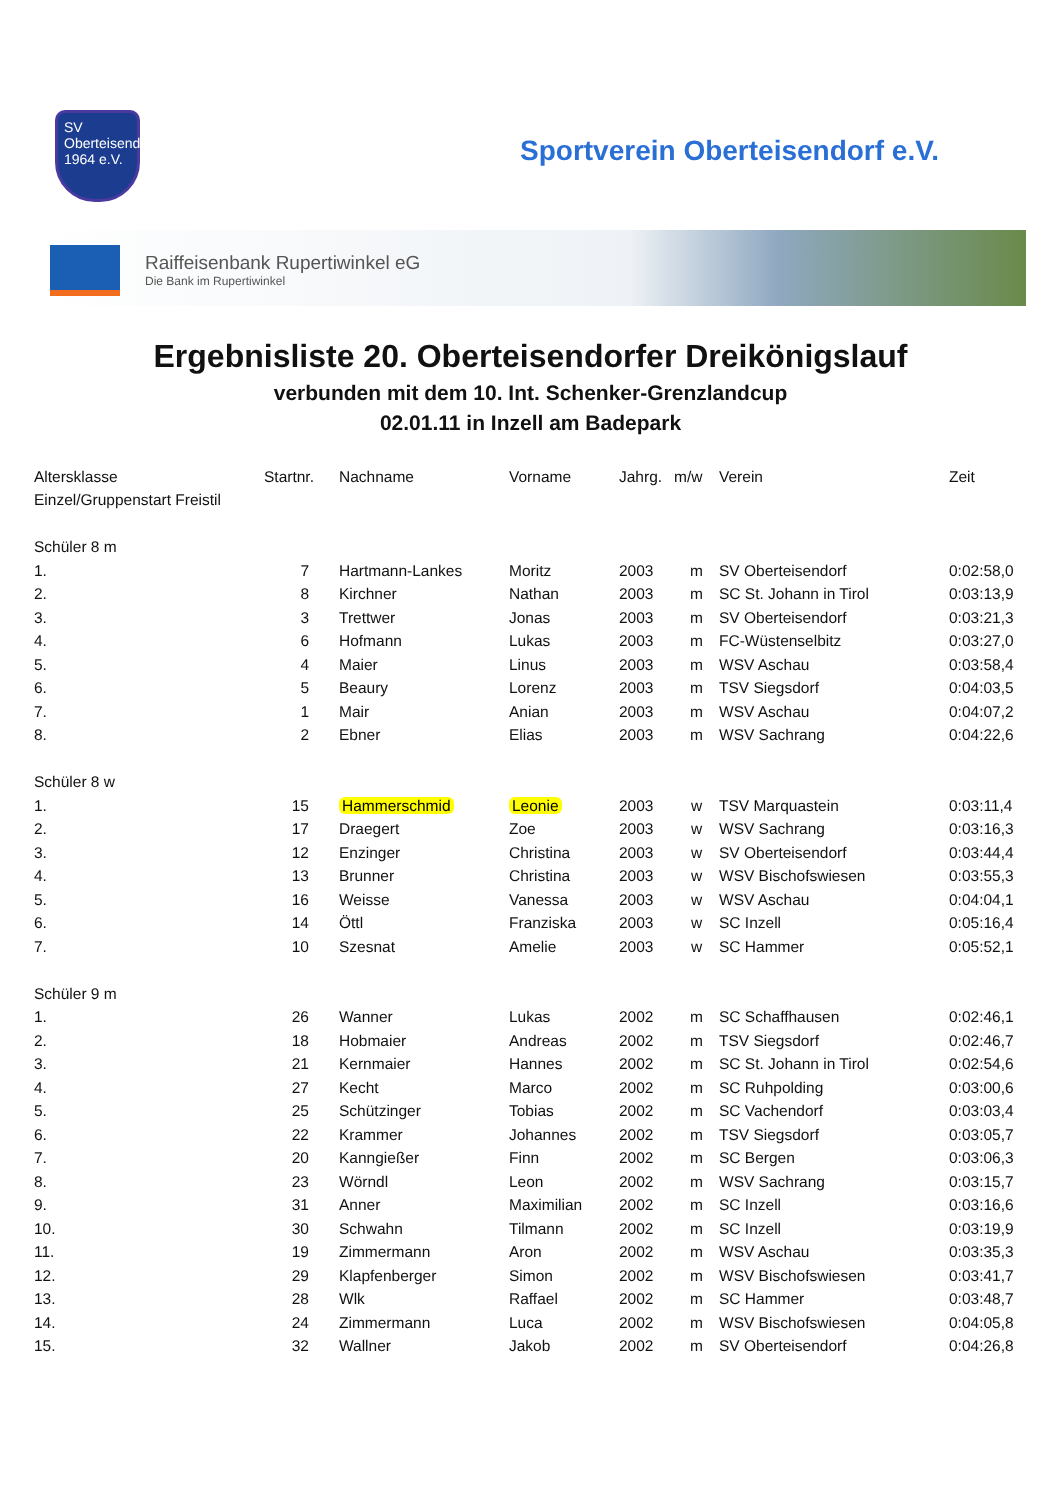SV
Oberteisendorf
1964 e.V.
Sportverein Oberteisendorf e.V.
Raiffeisenbank Rupertiwinkel eG
Die Bank im Rupertiwinkel
Ergebnisliste 20. Oberteisendorfer Dreikönigslauf
verbunden mit dem 10. Int. Schenker-Grenzlandcup
02.01.11 in Inzell am Badepark
| Altersklasse | Startnr. | Nachname | Vorname | Jahrg. | m/w | Verein | Zeit |
| --- | --- | --- | --- | --- | --- | --- | --- |
| Einzel/Gruppenstart Freistil | | | | | | | |
| Schüler 8 m | | | | | | | |
| 1. | 7 | Hartmann-Lankes | Moritz | 2003 | m | SV Oberteisendorf | 0:02:58,0 |
| 2. | 8 | Kirchner | Nathan | 2003 | m | SC St. Johann in Tirol | 0:03:13,9 |
| 3. | 3 | Trettwer | Jonas | 2003 | m | SV Oberteisendorf | 0:03:21,3 |
| 4. | 6 | Hofmann | Lukas | 2003 | m | FC-Wüstenselbitz | 0:03:27,0 |
| 5. | 4 | Maier | Linus | 2003 | m | WSV Aschau | 0:03:58,4 |
| 6. | 5 | Beaury | Lorenz | 2003 | m | TSV Siegsdorf | 0:04:03,5 |
| 7. | 1 | Mair | Anian | 2003 | m | WSV Aschau | 0:04:07,2 |
| 8. | 2 | Ebner | Elias | 2003 | m | WSV Sachrang | 0:04:22,6 |
| Schüler 8 w | | | | | | | |
| 1. | 15 | Hammerschmid | Leonie | 2003 | w | TSV Marquastein | 0:03:11,4 |
| 2. | 17 | Draegert | Zoe | 2003 | w | WSV Sachrang | 0:03:16,3 |
| 3. | 12 | Enzinger | Christina | 2003 | w | SV Oberteisendorf | 0:03:44,4 |
| 4. | 13 | Brunner | Christina | 2003 | w | WSV Bischofswiesen | 0:03:55,3 |
| 5. | 16 | Weisse | Vanessa | 2003 | w | WSV Aschau | 0:04:04,1 |
| 6. | 14 | Öttl | Franziska | 2003 | w | SC Inzell | 0:05:16,4 |
| 7. | 10 | Szesnat | Amelie | 2003 | w | SC Hammer | 0:05:52,1 |
| Schüler 9 m | | | | | | | |
| 1. | 26 | Wanner | Lukas | 2002 | m | SC Schaffhausen | 0:02:46,1 |
| 2. | 18 | Hobmaier | Andreas | 2002 | m | TSV Siegsdorf | 0:02:46,7 |
| 3. | 21 | Kernmaier | Hannes | 2002 | m | SC St. Johann in Tirol | 0:02:54,6 |
| 4. | 27 | Kecht | Marco | 2002 | m | SC Ruhpolding | 0:03:00,6 |
| 5. | 25 | Schützinger | Tobias | 2002 | m | SC Vachendorf | 0:03:03,4 |
| 6. | 22 | Krammer | Johannes | 2002 | m | TSV Siegsdorf | 0:03:05,7 |
| 7. | 20 | Kanngießer | Finn | 2002 | m | SC Bergen | 0:03:06,3 |
| 8. | 23 | Wörndl | Leon | 2002 | m | WSV Sachrang | 0:03:15,7 |
| 9. | 31 | Anner | Maximilian | 2002 | m | SC Inzell | 0:03:16,6 |
| 10. | 30 | Schwahn | Tilmann | 2002 | m | SC Inzell | 0:03:19,9 |
| 11. | 19 | Zimmermann | Aron | 2002 | m | WSV Aschau | 0:03:35,3 |
| 12. | 29 | Klapfenberger | Simon | 2002 | m | WSV Bischofswiesen | 0:03:41,7 |
| 13. | 28 | Wlk | Raffael | 2002 | m | SC Hammer | 0:03:48,7 |
| 14. | 24 | Zimmermann | Luca | 2002 | m | WSV Bischofswiesen | 0:04:05,8 |
| 15. | 32 | Wallner | Jakob | 2002 | m | SV Oberteisendorf | 0:04:26,8 |